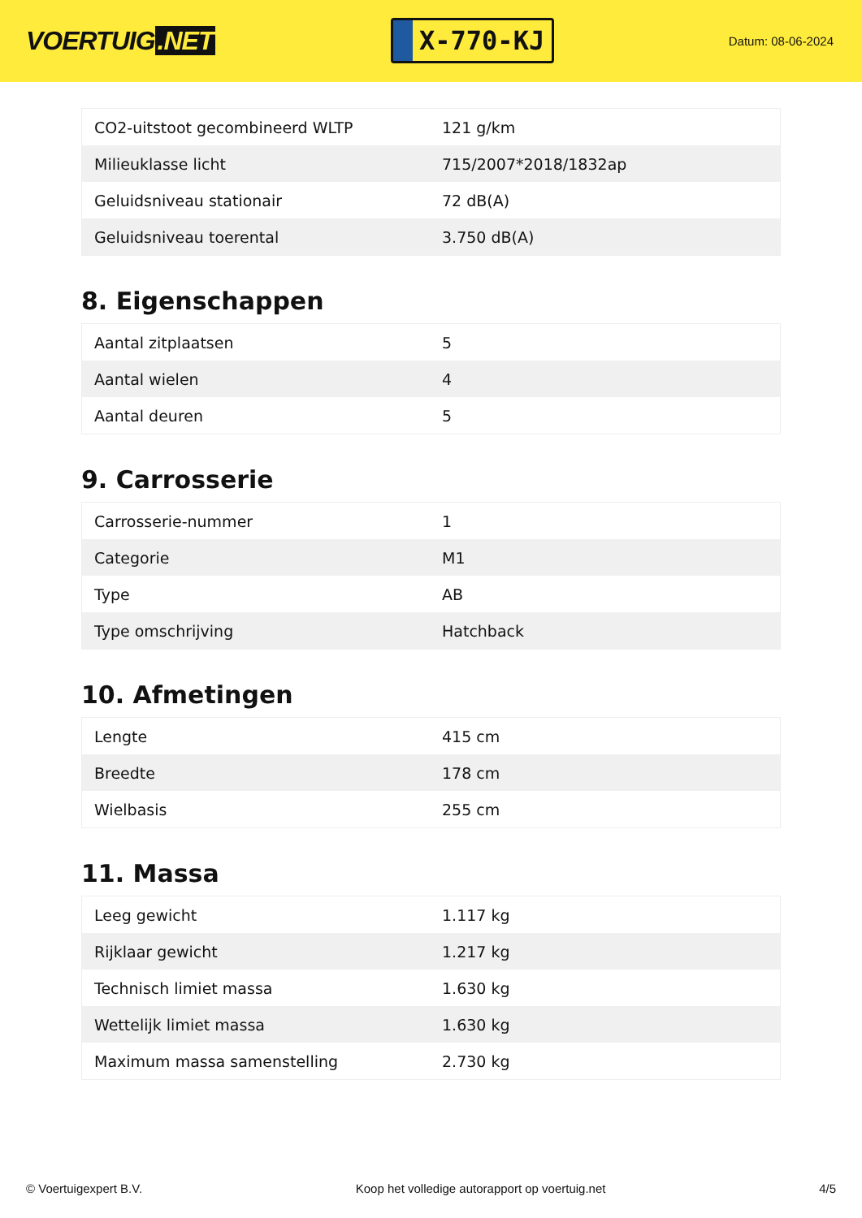VOERTUIG.NET
X-770-KJ
Datum: 08-06-2024
| CO2-uitstoot gecombineerd WLTP | 121 g/km |
| Milieuklasse licht | 715/2007*2018/1832ap |
| Geluidsniveau stationair | 72 dB(A) |
| Geluidsniveau toerental | 3.750 dB(A) |
8. Eigenschappen
| Aantal zitplaatsen | 5 |
| Aantal wielen | 4 |
| Aantal deuren | 5 |
9. Carrosserie
| Carrosserie-nummer | 1 |
| Categorie | M1 |
| Type | AB |
| Type omschrijving | Hatchback |
10. Afmetingen
| Lengte | 415 cm |
| Breedte | 178 cm |
| Wielbasis | 255 cm |
11. Massa
| Leeg gewicht | 1.117 kg |
| Rijklaar gewicht | 1.217 kg |
| Technisch limiet massa | 1.630 kg |
| Wettelijk limiet massa | 1.630 kg |
| Maximum massa samenstelling | 2.730 kg |
© Voertuigexpert B.V. Koop het volledige autorapport op voertuig.net 4/5